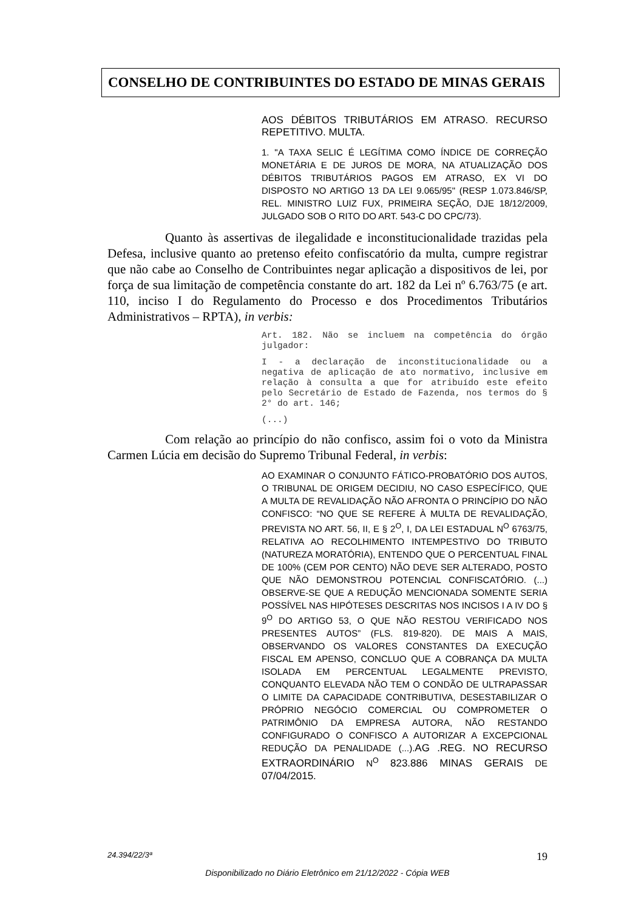CONSELHO DE CONTRIBUINTES DO ESTADO DE MINAS GERAIS
AOS DÉBITOS TRIBUTÁRIOS EM ATRASO. RECURSO REPETITIVO. MULTA.
1. "A TAXA SELIC É LEGÍTIMA COMO ÍNDICE DE CORREÇÃO MONETÁRIA E DE JUROS DE MORA, NA ATUALIZAÇÃO DOS DÉBITOS TRIBUTÁRIOS PAGOS EM ATRASO, EX VI DO DISPOSTO NO ARTIGO 13 DA LEI 9.065/95" (RESP 1.073.846/SP, REL. MINISTRO LUIZ FUX, PRIMEIRA SEÇÃO, DJE 18/12/2009, JULGADO SOB O RITO DO ART. 543-C DO CPC/73).
Quanto às assertivas de ilegalidade e inconstitucionalidade trazidas pela Defesa, inclusive quanto ao pretenso efeito confiscatório da multa, cumpre registrar que não cabe ao Conselho de Contribuintes negar aplicação a dispositivos de lei, por força de sua limitação de competência constante do art. 182 da Lei nº 6.763/75 (e art. 110, inciso I do Regulamento do Processo e dos Procedimentos Tributários Administrativos – RPTA), in verbis:
Art. 182. Não se incluem na competência do órgão julgador:
I - a declaração de inconstitucionalidade ou a negativa de aplicação de ato normativo, inclusive em relação à consulta a que for atribuído este efeito pelo Secretário de Estado de Fazenda, nos termos do § 2° do art. 146;
(...)
Com relação ao princípio do não confisco, assim foi o voto da Ministra Carmen Lúcia em decisão do Supremo Tribunal Federal, in verbis:
AO EXAMINAR O CONJUNTO FÁTICO-PROBATÓRIO DOS AUTOS, O TRIBUNAL DE ORIGEM DECIDIU, NO CASO ESPECÍFICO, QUE A MULTA DE REVALIDAÇÃO NÃO AFRONTA O PRINCÍPIO DO NÃO CONFISCO: “NO QUE SE REFERE À MULTA DE REVALIDAÇÃO, PREVISTA NO ART. 56, II, E § 2<sup>O</sup>, I, DA LEI ESTADUAL N<sup>O</sup> 6763/75, RELATIVA AO RECOLHIMENTO INTEMPESTIVO DO TRIBUTO (NATUREZA MORATÓRIA), ENTENDO QUE O PERCENTUAL FINAL DE 100% (CEM POR CENTO) NÃO DEVE SER ALTERADO, POSTO QUE NÃO DEMONSTROU POTENCIAL CONFISCATÓRIO. (...) OBSERVE-SE QUE A REDUÇÃO MENCIONADA SOMENTE SERIA POSSÍVEL NAS HIPÓTESES DESCRITAS NOS INCISOS I A IV DO § 9<sup>O</sup> DO ARTIGO 53, O QUE NÃO RESTOU VERIFICADO NOS PRESENTES AUTOS” (FLS. 819-820). DE MAIS A MAIS, OBSERVANDO OS VALORES CONSTANTES DA EXECUÇÃO FISCAL EM APENSO, CONCLUO QUE A COBRANÇA DA MULTA ISOLADA EM PERCENTUAL LEGALMENTE PREVISTO, CONQUANTO ELEVADA NÃO TEM O CONDÃO DE ULTRAPASSAR O LIMITE DA CAPACIDADE CONTRIBUTIVA, DESESTABILIZAR O PRÓPRIO NEGÓCIO COMERCIAL OU COMPROMETER O PATRIMÔNIO DA EMPRESA AUTORA, NÃO RESTANDO CONFIGURADO O CONFISCO A AUTORIZAR A EXCEPCIONAL REDUÇÃO DA PENALIDADE (...).AG .REG. NO RECURSO EXTRAORDINÁRIO N<sup>O</sup> 823.886 MINAS GERAIS DE 07/04/2015.
24.394/22/3ª 19
Disponibilizado no Diário Eletrônico em 21/12/2022 - Cópia WEB